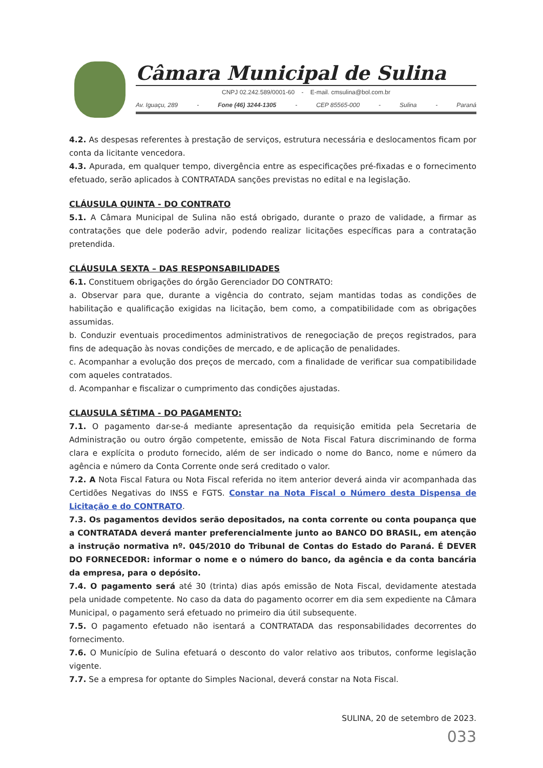Câmara Municipal de Sulina
CNPJ 02.242.589/0001-60 - E-mail. cmsulina@bol.com.br
Av. Iguaçu, 289 - Fone (46) 3244-1305 - CEP 85565-000 - Sulina - Paraná
4.2. As despesas referentes à prestação de serviços, estrutura necessária e deslocamentos ficam por conta da licitante vencedora.
4.3. Apurada, em qualquer tempo, divergência entre as especificações pré-fixadas e o fornecimento efetuado, serão aplicados à CONTRATADA sanções previstas no edital e na legislação.
CLÁUSULA QUINTA - DO CONTRATO
5.1. A Câmara Municipal de Sulina não está obrigado, durante o prazo de validade, a firmar as contratações que dele poderão advir, podendo realizar licitações específicas para a contratação pretendida.
CLÁUSULA SEXTA – DAS RESPONSABILIDADES
6.1. Constituem obrigações do órgão Gerenciador DO CONTRATO:
a. Observar para que, durante a vigência do contrato, sejam mantidas todas as condições de habilitação e qualificação exigidas na licitação, bem como, a compatibilidade com as obrigações assumidas.
b. Conduzir eventuais procedimentos administrativos de renegociação de preços registrados, para fins de adequação às novas condições de mercado, e de aplicação de penalidades.
c. Acompanhar a evolução dos preços de mercado, com a finalidade de verificar sua compatibilidade com aqueles contratados.
d. Acompanhar e fiscalizar o cumprimento das condições ajustadas.
CLAUSULA SÉTIMA - DO PAGAMENTO:
7.1. O pagamento dar-se-á mediante apresentação da requisição emitida pela Secretaria de Administração ou outro órgão competente, emissão de Nota Fiscal Fatura discriminando de forma clara e explícita o produto fornecido, além de ser indicado o nome do Banco, nome e número da agência e número da Conta Corrente onde será creditado o valor.
7.2. A Nota Fiscal Fatura ou Nota Fiscal referida no item anterior deverá ainda vir acompanhada das Certidões Negativas do INSS e FGTS. Constar na Nota Fiscal o Número desta Dispensa de Licitação e do CONTRATO.
7.3. Os pagamentos devidos serão depositados, na conta corrente ou conta poupança que a CONTRATADA deverá manter preferencialmente junto ao BANCO DO BRASIL, em atenção a instrução normativa nº. 045/2010 do Tribunal de Contas do Estado do Paraná. É DEVER DO FORNECEDOR: informar o nome e o número do banco, da agência e da conta bancária da empresa, para o depósito.
7.4. O pagamento será até 30 (trinta) dias após emissão de Nota Fiscal, devidamente atestada pela unidade competente. No caso da data do pagamento ocorrer em dia sem expediente na Câmara Municipal, o pagamento será efetuado no primeiro dia útil subsequente.
7.5. O pagamento efetuado não isentará a CONTRATADA das responsabilidades decorrentes do fornecimento.
7.6. O Município de Sulina efetuará o desconto do valor relativo aos tributos, conforme legislação vigente.
7.7. Se a empresa for optante do Simples Nacional, deverá constar na Nota Fiscal.
SULINA, 20 de setembro de 2023.
033